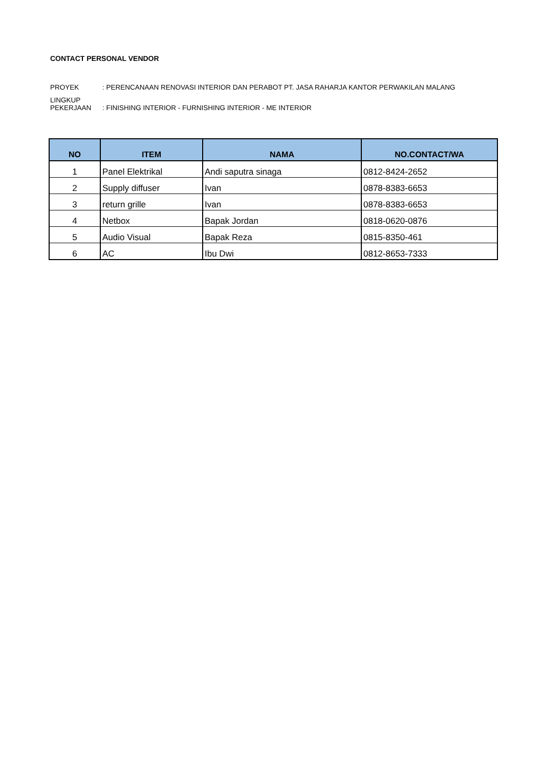CONTACT PERSONAL VENDOR
| PROYEK | : PERENCANAAN RENOVASI INTERIOR DAN PERABOT PT. JASA RAHARJA KANTOR PERWAKILAN MALANG |
| LINGKUP PEKERJAAN | : FINISHING INTERIOR - FURNISHING INTERIOR - ME INTERIOR |
| NO | ITEM | NAMA | NO.CONTACT/WA |
| --- | --- | --- | --- |
| 1 | Panel Elektrikal | Andi saputra sinaga | 0812-8424-2652 |
| 2 | Supply diffuser | Ivan | 0878-8383-6653 |
| 3 | return grille | Ivan | 0878-8383-6653 |
| 4 | Netbox | Bapak Jordan | 0818-0620-0876 |
| 5 | Audio Visual | Bapak Reza | 0815-8350-461 |
| 6 | AC | Ibu Dwi | 0812-8653-7333 |